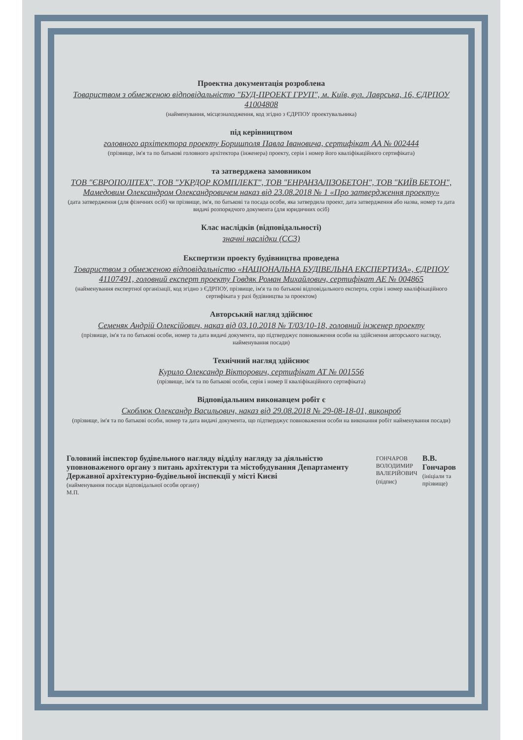Проектна документація розроблена
Товариством з обмеженою відповідальністю "БУД-ПРОЕКТ ГРУП", м. Київ, вул. Лаврська, 16, ЄДРПОУ 41004808
(найменування, місцезнаходження, код згідно з ЄДРПОУ проектувальника)
під керівництвом
головного архітектора проекту Боришполя Павла Івановича, сертифікат АА № 002444
(прізвище, ім'я та по батькові головного архітектора (інженера) проекту, серія і номер його кваліфікаційного сертифіката)
та затверджена замовником
ТОВ "ЄВРОПОЛІТЕХ", ТОВ "УКРДОР КОМПЛЕКТ", ТОВ "ЕНРАНЗАЛІЗОБЕТОН", ТОВ "КИЇВ БЕТОН", Мамедовим Олександром Олександровичем наказ від 23.08.2018 № 1 «Про затвердження проекту»
(дата затвердження (для фізичних осіб) чи прізвище, ім'я, по батькові та посада особи, яка затвердила проект, дата затвердження або назва, номер та дата видачі розпорядчого документа (для юридичних осіб)
Клас наслідків (відповідальності)
значні наслідки (СС3)
Експертизи проекту будівництва проведена
Товариством з обмеженою відповідальністю «НАЦІОНАЛЬНА БУДІВЕЛЬНА ЕКСПЕРТИЗА», ЄДРПОУ 41107491, головний експерт проекту Говдяк Роман Михайлович, сертифікат АЕ № 004865
(найменування експертної організації, код згідно з ЄДРПОУ, прізвище, ім'я та по батькові відповідального експерта, серія і номер кваліфікаційного сертифіката у разі будівництва за проектом)
Авторський нагляд здійснює
Семеняк Андрій Олексійович, наказ від 03.10.2018 № Т/03/10-18, головний інженер проекту
(прізвище, ім'я та по батькові особи, номер та дата видачі документа, що підтверджує повноваження особи на здійснення авторського нагляду, найменування посади)
Технічний нагляд здійснює
Курило Олександр Вікторович, сертифікат АТ № 001556
(прізвище, ім'я та по батькові особи, серія і номер її кваліфікаційного сертифіката)
Відповідальним виконавцем робіт є
Скоблюк Олександр Васильович, наказ від 29.08.2018 № 29-08-18-01, виконроб
(прізвище, ім'я та по батькові особи, номер та дата видачі документа, що підтверджує повноваження особи на виконання робіт найменування посади)
Головний інспектор будівельного нагляду відділу нагляду за діяльністю уповноваженого органу з питань архітектури та містобудування Департаменту Державної архітектурно-будівельної інспекції у місті Києві
(найменування посади відповідальної особи органу)
М.П.
ГОНЧАРОВ ВОЛОДИМИР ВАЛЕРІЙОВИЧ
(підпис)
В.В. Гончаров
(ініціали та прізвище)